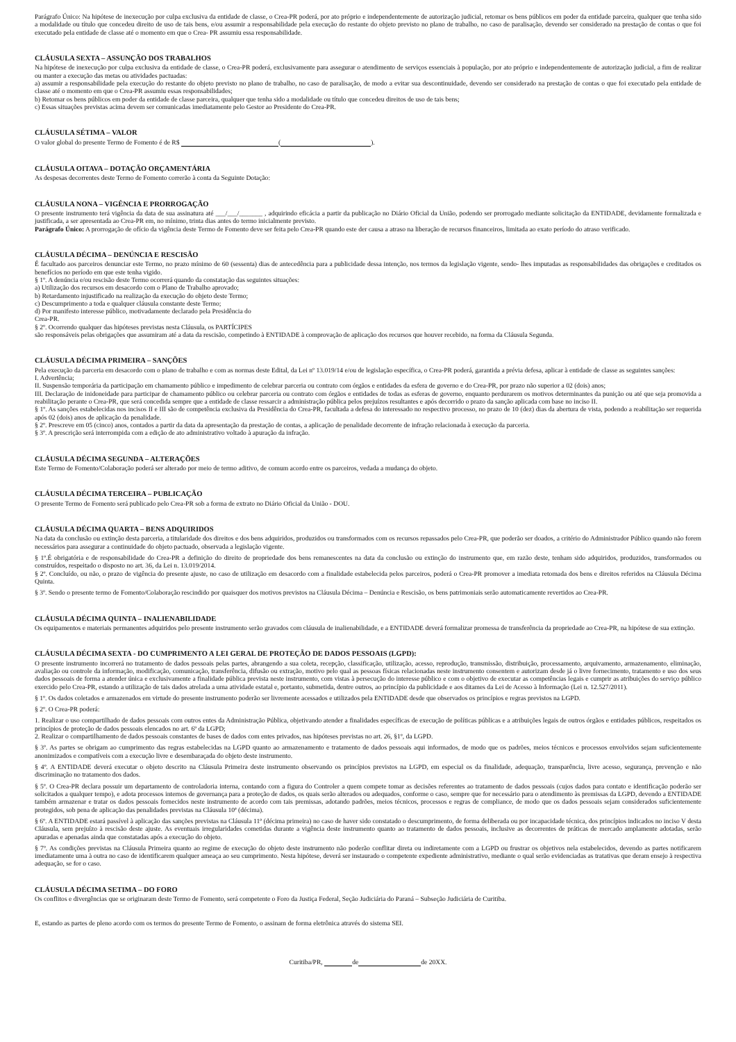Parágrafo Único: Na hipótese de inexecução por culpa exclusiva da entidade de classe, o Crea-PR poderá, por ato próprio e independentemente de autorização judicial, retomar os bens públicos em poder da entidade parceira, qualquer que tenha sido a modalidade ou título que concedeu direito de uso de tais bens, e/ou assumir a responsabilidade pela execução do restante do objeto previsto no plano de trabalho, no caso de paralisação, devendo ser considerado na prestação de contas o que foi executado pela entidade de classe até o momento em que o Crea- PR assumiu essa responsabilidade.
CLÁUSULA SEXTA – ASSUNÇÃO DOS TRABALHOS
Na hipótese de inexecução por culpa exclusiva da entidade de classe, o Crea-PR poderá, exclusivamente para assegurar o atendimento de serviços essenciais à população, por ato próprio e independentemente de autorização judicial, a fim de realizar ou manter a execução das metas ou atividades pactuadas:
a) assumir a responsabilidade pela execução do restante do objeto previsto no plano de trabalho, no caso de paralisação, de modo a evitar sua descontinuidade, devendo ser considerado na prestação de contas o que foi executado pela entidade de classe até o momento em que o Crea-PR assumiu essas responsabilidades;
b) Retomar os bens públicos em poder da entidade de classe parceira, qualquer que tenha sido a modalidade ou título que concedeu direitos de uso de tais bens;
c) Essas situações previstas acima devem ser comunicadas imediatamente pelo Gestor ao Presidente do Crea-PR.
CLÁUSULA SÉTIMA – VALOR
O valor global do presente Termo de Fomento é de R$ ( ).
CLÁUSULA OITAVA – DOTAÇÃO ORÇAMENTÁRIA
As despesas decorrentes deste Termo de Fomento correrão à conta da Seguinte Dotação:
CLÁUSULA NONA – VIGÊNCIA E PRORROGAÇÃO
O presente instrumento terá vigência da data de sua assinatura até ___/___/_______ , adquirindo eficácia a partir da publicação no Diário Oficial da União, podendo ser prorrogado mediante solicitação da ENTIDADE, devidamente formalizada e justificada, a ser apresentada ao Crea-PR em, no mínimo, trinta dias antes do termo inicialmente previsto.
Parágrafo Único: A prorrogação de ofício da vigência deste Termo de Fomento deve ser feita pelo Crea-PR quando este der causa a atraso na liberação de recursos financeiros, limitada ao exato período do atraso verificado.
CLÁUSULA DÉCIMA – DENÚNCIA E RESCISÃO
É facultado aos parceiros denunciar este Termo, no prazo mínimo de 60 (sessenta) dias de antecedência para a publicidade dessa intenção, nos termos da legislação vigente, sendo- lhes imputadas as responsabilidades das obrigações e creditados os benefícios no período em que este tenha vigido.
§ 1º. A denúncia e/ou rescisão deste Termo ocorrerá quando da constatação das seguintes situações:
a) Utilização dos recursos em desacordo com o Plano de Trabalho aprovado;
b) Retardamento injustificado na realização da execução do objeto deste Termo;
c) Descumprimento a toda e qualquer cláusula constante deste Termo;
d) Por manifesto interesse público, motivadamente declarado pela Presidência do
Crea-PR.
§ 2º. Ocorrendo qualquer das hipóteses previstas nesta Cláusula, os PARTÍCIPES
são responsáveis pelas obrigações que assumiram até a data da rescisão, competindo à ENTIDADE à comprovação de aplicação dos recursos que houver recebido, na forma da Cláusula Segunda.
CLÁUSULA DÉCIMA PRIMEIRA – SANÇÕES
Pela execução da parceria em desacordo com o plano de trabalho e com as normas deste Edital, da Lei nº 13.019/14 e/ou de legislação específica, o Crea-PR poderá, garantida a prévia defesa, aplicar à entidade de classe as seguintes sanções:
I. Advertência;
II. Suspensão temporária da participação em chamamento público e impedimento de celebrar parceria ou contrato com órgãos e entidades da esfera de governo e do Crea-PR, por prazo não superior a 02 (dois) anos;
III. Declaração de inidoneidade para participar de chamamento público ou celebrar parceria ou contrato com órgãos e entidades de todas as esferas de governo, enquanto perdurarem os motivos determinantes da punição ou até que seja promovida a reabilitação perante o Crea-PR, que será concedida sempre que a entidade de classe ressarcir a administração pública pelos prejuízos resultantes e após decorrido o prazo da sanção aplicada com base no inciso II.
§ 1º. As sanções estabelecidas nos incisos II e III são de competência exclusiva da Presidência do Crea-PR, facultada a defesa do interessado no respectivo processo, no prazo de 10 (dez) dias da abertura de vista, podendo a reabilitação ser requerida após 02 (dois) anos de aplicação da penalidade.
§ 2º. Prescreve em 05 (cinco) anos, contados a partir da data da apresentação da prestação de contas, a aplicação de penalidade decorrente de infração relacionada à execução da parceria.
§ 3º. A prescrição será interrompida com a edição de ato administrativo voltado à apuração da infração.
CLÁUSULA DÉCIMA SEGUNDA – ALTERAÇÕES
Este Termo de Fomento/Colaboração poderá ser alterado por meio de termo aditivo, de comum acordo entre os parceiros, vedada a mudança do objeto.
CLÁUSULA DÉCIMA TERCEIRA – PUBLICAÇÃO
O presente Termo de Fomento será publicado pelo Crea-PR sob a forma de extrato no Diário Oficial da União - DOU.
CLÁUSULA DÉCIMA QUARTA – BENS ADQUIRIDOS
Na data da conclusão ou extinção desta parceria, a titularidade dos direitos e dos bens adquiridos, produzidos ou transformados com os recursos repassados pelo Crea-PR, que poderão ser doados, a critério do Administrador Público quando não forem necessários para assegurar a continuidade do objeto pactuado, observada a legislação vigente.
§ 1º.É obrigatória e de responsabilidade do Crea-PR a definição do direito de propriedade dos bens remanescentes na data da conclusão ou extinção do instrumento que, em razão deste, tenham sido adquiridos, produzidos, transformados ou construídos, respeitado o disposto no art. 36, da Lei n. 13.019/2014.
§ 2º. Concluído, ou não, o prazo de vigência do presente ajuste, no caso de utilização em desacordo com a finalidade estabelecida pelos parceiros, poderá o Crea-PR promover a imediata retomada dos bens e direitos referidos na Cláusula Décima Quinta.
§ 3º. Sendo o presente termo de Fomento/Colaboração rescindido por quaisquer dos motivos previstos na Cláusula Décima – Denúncia e Rescisão, os bens patrimoniais serão automaticamente revertidos ao Crea-PR.
CLÁUSULA DÉCIMA QUINTA – INALIENABILIDADE
Os equipamentos e materiais permanentes adquiridos pelo presente instrumento serão gravados com cláusula de inalienabilidade, e a ENTIDADE deverá formalizar promessa de transferência da propriedade ao Crea-PR, na hipótese de sua extinção.
CLÁUSULA DÉCIMA SEXTA - DO CUMPRIMENTO A LEI GERAL DE PROTEÇÃO DE DADOS PESSOAIS (LGPD):
O presente instrumento incorrerá no tratamento de dados pessoais pelas partes, abrangendo a sua coleta, recepção, classificação, utilização, acesso, reprodução, transmissão, distribuição, processamento, arquivamento, armazenamento, eliminação, avaliação ou controle da informação, modificação, comunicação, transferência, difusão ou extração, motivo pelo qual as pessoas físicas relacionadas neste instrumento consentem e autorizam desde já o livre fornecimento, tratamento e uso dos seus dados pessoais de forma a atender única e exclusivamente a finalidade pública prevista neste instrumento, com vistas à persecução do interesse público e com o objetivo de executar as competências legais e cumprir as atribuições do serviço público exercido pelo Crea-PR, estando a utilização de tais dados atrelada a uma atividade estatal e, portanto, submetida, dentre outros, ao princípio da publicidade e aos ditames da Lei de Acesso à Informação (Lei n. 12.527/2011).
§ 1º. Os dados coletados e armazenados em virtude do presente instrumento poderão ser livremente acessados e utilizados pela ENTIDADE desde que observados os princípios e regras previstos na LGPD.
§ 2º. O Crea-PR poderá:
1. Realizar o uso compartilhado de dados pessoais com outros entes da Administração Pública, objetivando atender a finalidades específicas de execução de políticas públicas e a atribuições legais de outros órgãos e entidades públicos, respeitados os princípios de proteção de dados pessoais elencados no art. 6º da LGPD;
2. Realizar o compartilhamento de dados pessoais constantes de bases de dados com entes privados, nas hipóteses previstas no art. 26, §1º, da LGPD.
§ 3º. As partes se obrigam ao cumprimento das regras estabelecidas na LGPD quanto ao armazenamento e tratamento de dados pessoais aqui informados, de modo que os padrões, meios técnicos e processos envolvidos sejam suficientemente anonimizados e compatíveis com a execução livre e desembaraçada do objeto deste instrumento.
§ 4º. A ENTIDADE deverá executar o objeto descrito na Cláusula Primeira deste instrumento observando os princípios previstos na LGPD, em especial os da finalidade, adequação, transparência, livre acesso, segurança, prevenção e não discriminação no tratamento dos dados.
§ 5º. O Crea-PR declara possuir um departamento de controladoria interna, contando com a figura do Controler a quem compete tomar as decisões referentes ao tratamento de dados pessoais (cujos dados para contato e identificação poderão ser solicitados a qualquer tempo), e adota processos internos de governança para a proteção de dados, os quais serão alterados ou adequados, conforme o caso, sempre que for necessário para o atendimento às premissas da LGPD, devendo a ENTIDADE também armazenar e tratar os dados pessoais fornecidos neste instrumento de acordo com tais premissas, adotando padrões, meios técnicos, processos e regras de compliance, de modo que os dados pessoais sejam considerados suficientemente protegidos, sob pena de aplicação das penalidades previstas na Cláusula 10ª (décima).
§ 6º. A ENTIDADE estará passível à aplicação das sanções previstas na Cláusula 11ª (décima primeira) no caso de haver sido constatado o descumprimento, de forma deliberada ou por incapacidade técnica, dos princípios indicados no inciso V desta Cláusula, sem prejuízo à rescisão deste ajuste. As eventuais irregularidades cometidas durante a vigência deste instrumento quanto ao tratamento de dados pessoais, inclusive as decorrentes de práticas de mercado amplamente adotadas, serão apuradas e apenadas ainda que constatadas após a execução do objeto.
§ 7º. As condições previstas na Cláusula Primeira quanto ao regime de execução do objeto deste instrumento não poderão conflitar direta ou indiretamente com a LGPD ou frustrar os objetivos nela estabelecidos, devendo as partes notificarem imediatamente uma à outra no caso de identificarem qualquer ameaça ao seu cumprimento. Nesta hipótese, deverá ser instaurado o competente expediente administrativo, mediante o qual serão evidenciadas as tratativas que deram ensejo à respectiva adequação, se for o caso.
CLÁUSULA DÉCIMA SETIMA – DO FORO
Os conflitos e divergências que se originaram deste Termo de Fomento, será competente o Foro da Justiça Federal, Seção Judiciária do Paraná – Subseção Judiciária de Curitiba.
E, estando as partes de pleno acordo com os termos do presente Termo de Fomento, o assinam de forma eletrônica através do sistema SEI.
Curitiba/PR, de de 20XX.